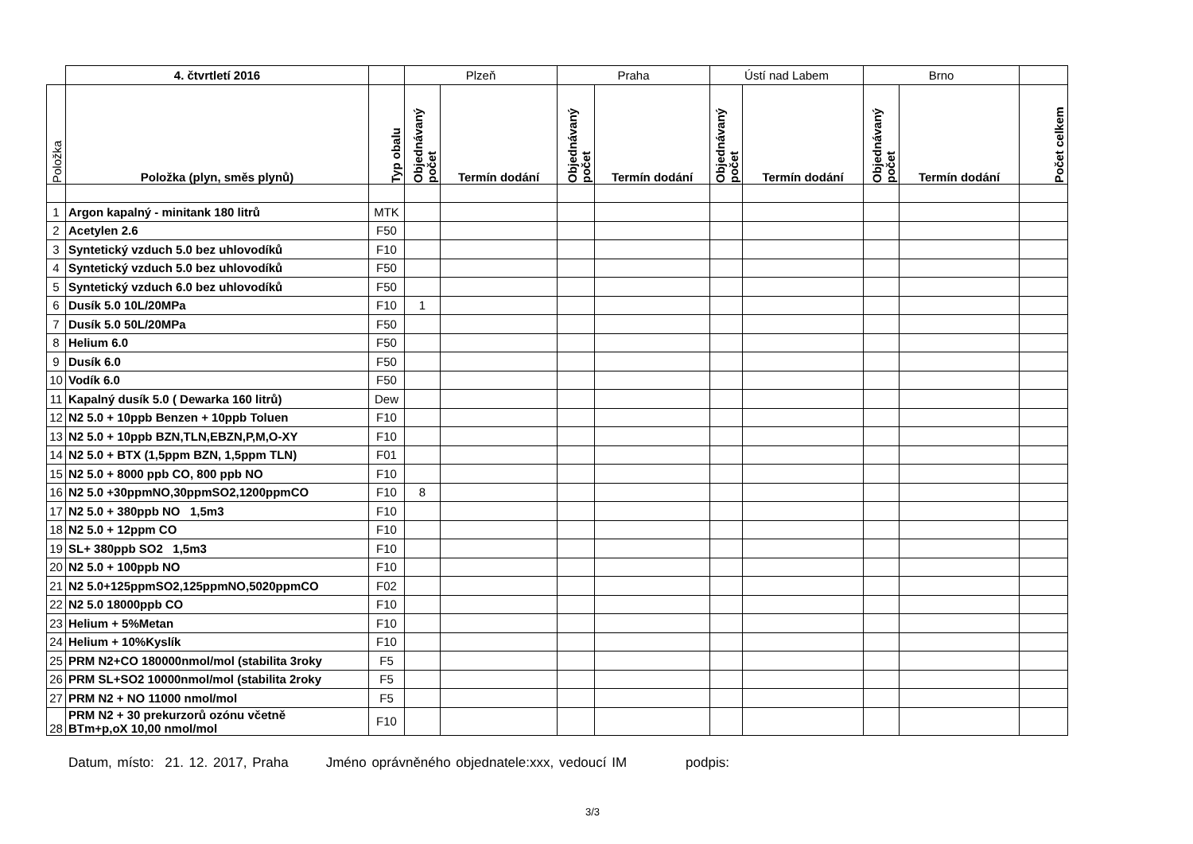| | 4. čtvrtletí 2016 | | Plzeň | | Praha | | Ústí nad Labem | | Brno | | |
| --- | --- | --- | --- | --- | --- | --- | --- | --- | --- | --- | --- |
| Položka | Položka (plyn, směs plynů) | Typ obalu | Objednávaný počet | Termín dodání | Objednávaný počet | Termín dodání | Objednávaný počet | Termín dodání | Objednávaný počet | Termín dodání | Počet celkem |
| 1 | Argon kapalný - minitank 180 litrů | MTK | | | | | | | | | |
| 2 | Acetylen 2.6 | F50 | | | | | | | | | |
| 3 | Syntetický vzduch 5.0 bez uhlovodíků | F10 | | | | | | | | | |
| 4 | Syntetický vzduch 5.0 bez uhlovodíků | F50 | | | | | | | | | |
| 5 | Syntetický vzduch 6.0 bez uhlovodíků | F50 | | | | | | | | | |
| 6 | Dusík 5.0 10L/20MPa | F10 | 1 | | | | | | | | |
| 7 | Dusík 5.0 50L/20MPa | F50 | | | | | | | | | |
| 8 | Helium 6.0 | F50 | | | | | | | | | |
| 9 | Dusík 6.0 | F50 | | | | | | | | | |
| 10 | Vodík 6.0 | F50 | | | | | | | | | |
| 11 | Kapalný dusík 5.0 ( Dewarka 160 litrů) | Dew | | | | | | | | | |
| 12 | N2 5.0 + 10ppb Benzen + 10ppb Toluen | F10 | | | | | | | | | |
| 13 | N2 5.0 + 10ppb BZN,TLN,EBZN,P,M,O-XY | F10 | | | | | | | | | |
| 14 | N2 5.0 + BTX (1,5ppm BZN, 1,5ppm TLN) | F01 | | | | | | | | | |
| 15 | N2 5.0 + 8000 ppb CO, 800 ppb NO | F10 | | | | | | | | | |
| 16 | N2 5.0 +30ppmNO,30ppmSO2,1200ppmCO | F10 | 8 | | | | | | | | |
| 17 | N2 5.0 + 380ppb NO 1,5m3 | F10 | | | | | | | | | |
| 18 | N2 5.0 + 12ppm CO | F10 | | | | | | | | | |
| 19 | SL+ 380ppb SO2 1,5m3 | F10 | | | | | | | | | |
| 20 | N2 5.0 + 100ppb NO | F10 | | | | | | | | | |
| 21 | N2 5.0+125ppmSO2,125ppmNO,5020ppmCO | F02 | | | | | | | | | |
| 22 | N2 5.0 18000ppb CO | F10 | | | | | | | | | |
| 23 | Helium + 5%Metan | F10 | | | | | | | | | |
| 24 | Helium + 10%Kyslík | F10 | | | | | | | | | |
| 25 | PRM N2+CO 180000nmol/mol (stabilita 3roky | F5 | | | | | | | | | |
| 26 | PRM SL+SO2 10000nmol/mol (stabilita 2roky | F5 | | | | | | | | | |
| 27 | PRM N2 + NO 11000 nmol/mol | F5 | | | | | | | | | |
| 28 | PRM N2 + 30 prekurzorů ozónu včetně BTm+p,oX 10,00 nmol/mol | F10 | | | | | | | | | |
Datum, místo: 21. 12. 2017, Praha Jméno oprávněného objednatele:xxx, vedoucí IM podpis:
3/3